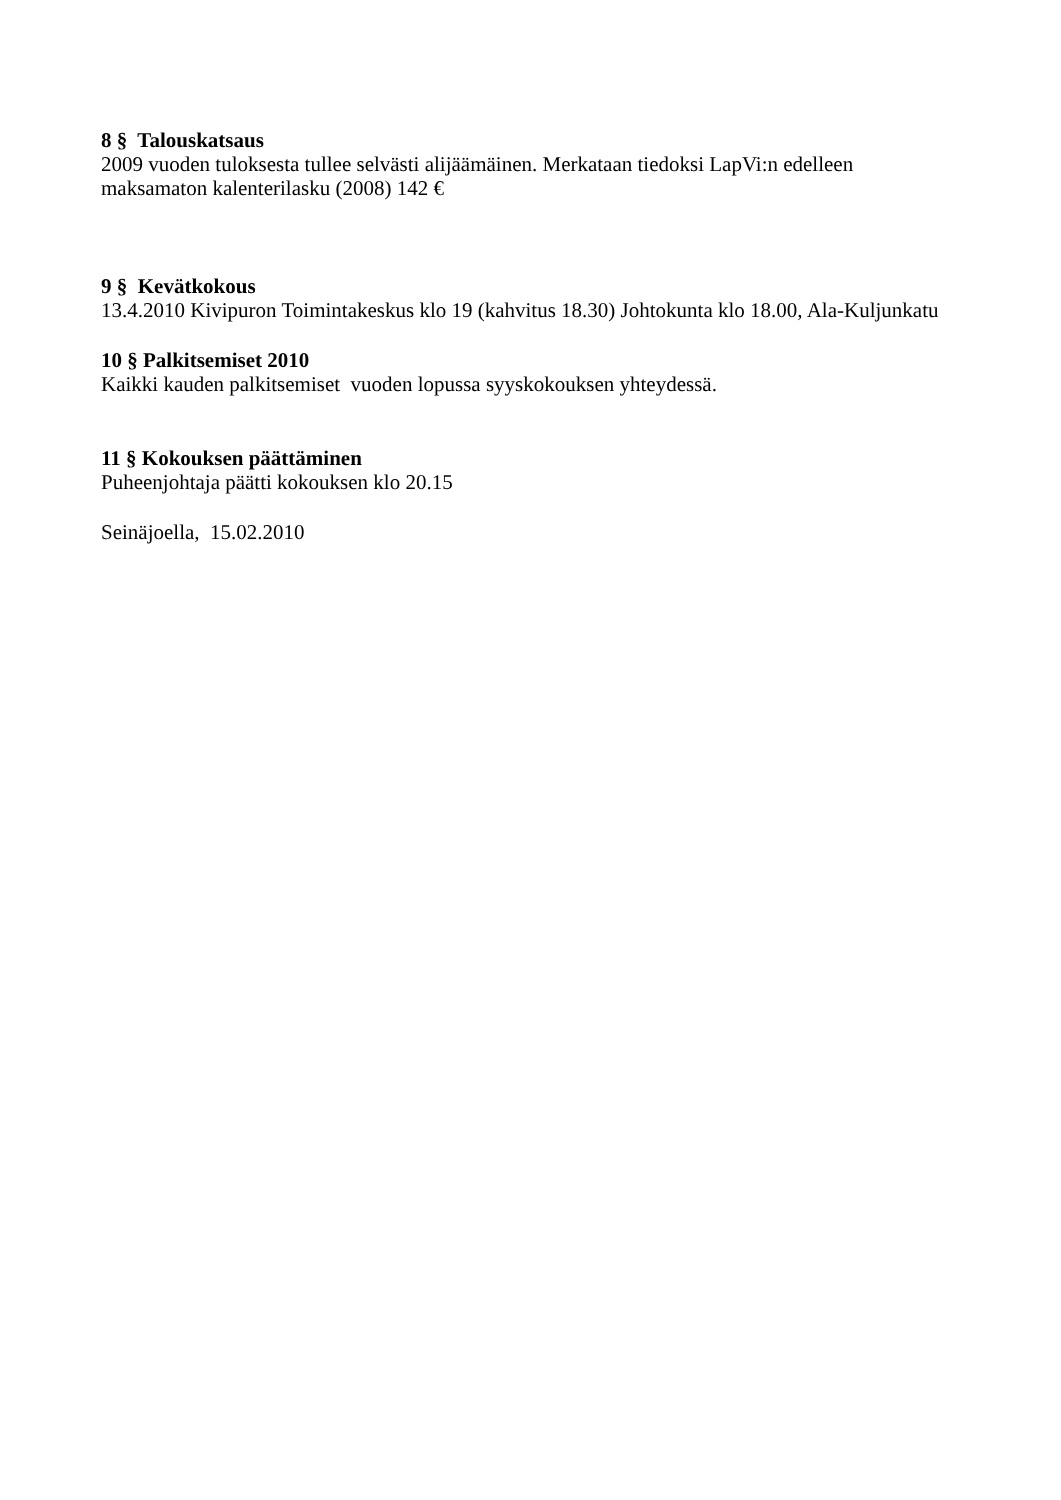8 § Talouskatsaus
2009 vuoden tuloksesta tullee selvästi alijäämäinen. Merkataan tiedoksi LapVi:n edelleen
maksamaton kalenterilasku (2008) 142 €
9 § Kevätkokous
13.4.2010 Kivipuron Toimintakeskus klo 19 (kahvitus 18.30) Johtokunta klo 18.00, Ala-Kuljunkatu
10 § Palkitsemiset 2010
Kaikki kauden palkitsemiset vuoden lopussa syyskokouksen yhteydessä.
11 § Kokouksen päättäminen
Puheenjohtaja päätti kokouksen klo 20.15
Seinäjoella, 15.02.2010